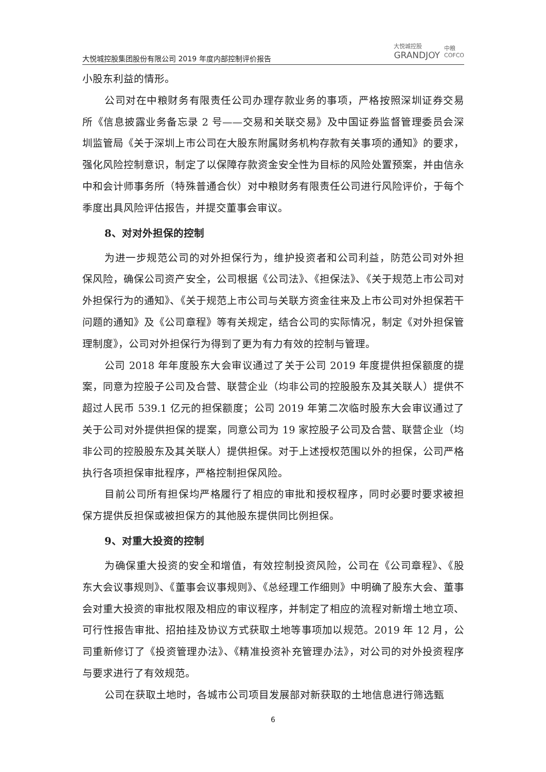大悦城控股集团股份有限公司 2019 年度内部控制评价报告
大悦城控股
GRANDJOY
中粮
COFCO
小股东利益的情形。
公司对在中粮财务有限责任公司办理存款业务的事项，严格按照深圳证券交易所《信息披露业务备忘录 2 号——交易和关联交易》及中国证券监督管理委员会深圳监管局《关于深圳上市公司在大股东附属财务机构存款有关事项的通知》的要求，强化风险控制意识，制定了以保障存款资金安全性为目标的风险处置预案，并由信永中和会计师事务所（特殊普通合伙）对中粮财务有限责任公司进行风险评价，于每个季度出具风险评估报告，并提交董事会审议。
8、对对外担保的控制
为进一步规范公司的对外担保行为，维护投资者和公司利益，防范公司对外担保风险，确保公司资产安全，公司根据《公司法》、《担保法》、《关于规范上市公司对外担保行为的通知》、《关于规范上市公司与关联方资金往来及上市公司对外担保若干问题的通知》及《公司章程》等有关规定，结合公司的实际情况，制定《对外担保管理制度》，公司对外担保行为得到了更为有力有效的控制与管理。
公司 2018 年年度股东大会审议通过了关于公司 2019 年度提供担保额度的提案，同意为控股子公司及合营、联营企业（均非公司的控股股东及其关联人）提供不超过人民币 539.1 亿元的担保额度；公司 2019 年第二次临时股东大会审议通过了关于公司对外提供担保的提案，同意公司为 19 家控股子公司及合营、联营企业（均非公司的控股股东及其关联人）提供担保。对于上述授权范围以外的担保，公司严格执行各项担保审批程序，严格控制担保风险。
目前公司所有担保均严格履行了相应的审批和授权程序，同时必要时要求被担保方提供反担保或被担保方的其他股东提供同比例担保。
9、对重大投资的控制
为确保重大投资的安全和增值，有效控制投资风险，公司在《公司章程》、《股东大会议事规则》、《董事会议事规则》、《总经理工作细则》中明确了股东大会、董事会对重大投资的审批权限及相应的审议程序，并制定了相应的流程对新增土地立项、可行性报告审批、招拍挂及协议方式获取土地等事项加以规范。2019 年 12 月，公司重新修订了《投资管理办法》、《精准投资补充管理办法》，对公司的对外投资程序与要求进行了有效规范。
公司在获取土地时，各城市公司项目发展部对新获取的土地信息进行筛选甄
6